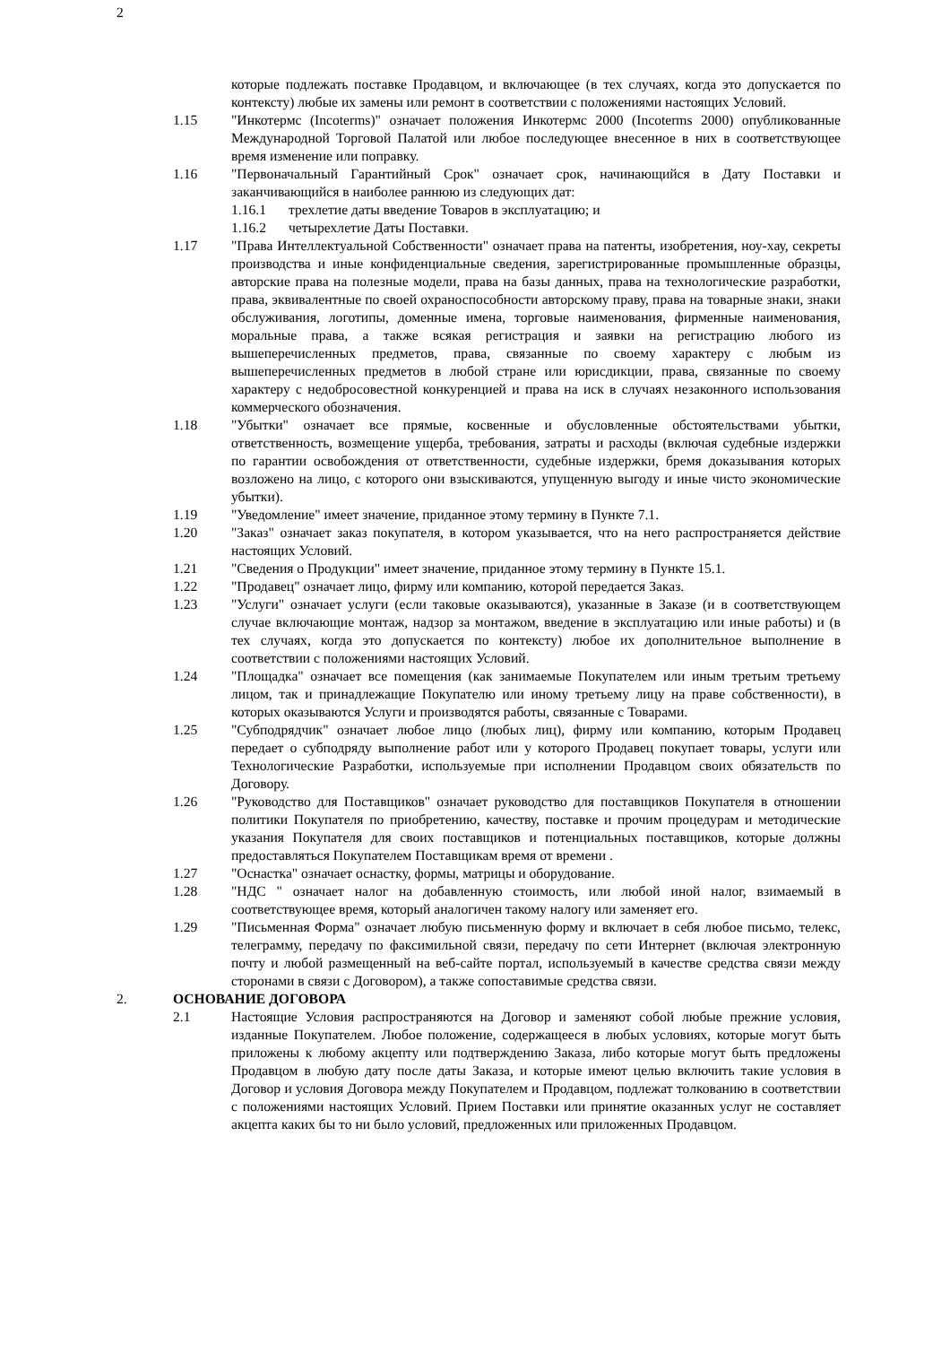2
которые подлежать поставке Продавцом, и включающее (в тех случаях, когда это допускается по контексту) любые их замены или ремонт в соответствии с положениями настоящих Условий.
1.15 "Инкотермс (Incoterms)" означает положения Инкотермс 2000 (Incoterms 2000) опубликованные Международной Торговой Палатой или любое последующее внесенное в них в соответствующее время изменение или поправку.
1.16 "Первоначальный Гарантийный Срок" означает срок, начинающийся в Дату Поставки и заканчивающийся в наиболее раннюю из следующих дат:
1.16.1 трехлетие даты введение Товаров в эксплуатацию; и
1.16.2 четырехлетие Даты Поставки.
1.17 "Права Интеллектуальной Собственности" означает права на патенты, изобретения, ноу-хау, секреты производства и иные конфиденциальные сведения, зарегистрированные промышленные образцы, авторские права на полезные модели, права на базы данных, права на технологические разработки, права, эквивалентные по своей охраноспособности авторскому праву, права на товарные знаки, знаки обслуживания, логотипы, доменные имена, торговые наименования, фирменные наименования, моральные права, а также всякая регистрация и заявки на регистрацию любого из вышеперечисленных предметов, права, связанные по своему характеру с любым из вышеперечисленных предметов в любой стране или юрисдикции, права, связанные по своему характеру с недобросовестной конкуренцией и права на иск в случаях незаконного использования коммерческого обозначения.
1.18 "Убытки" означает все прямые, косвенные и обусловленные обстоятельствами убытки, ответственность, возмещение ущерба, требования, затраты и расходы (включая судебные издержки по гарантии освобождения от ответственности, судебные издержки, бремя доказывания которых возложено на лицо, с которого они взыскиваются, упущенную выгоду и иные чисто экономические убытки).
1.19 "Уведомление" имеет значение, приданное этому термину в Пункте 7.1.
1.20 "Заказ" означает заказ покупателя, в котором указывается, что на него распространяется действие настоящих Условий.
1.21 "Сведения о Продукции" имеет значение, приданное этому термину в Пункте 15.1.
1.22 "Продавец" означает лицо, фирму или компанию, которой передается Заказ.
1.23 "Услуги" означает услуги (если таковые оказываются), указанные в Заказе (и в соответствующем случае включающие монтаж, надзор за монтажом, введение в эксплуатацию или иные работы) и (в тех случаях, когда это допускается по контексту) любое их дополнительное выполнение в соответствии с положениями настоящих Условий.
1.24 "Площадка" означает все помещения (как занимаемые Покупателем или иным третьим третьему лицом, так и принадлежащие Покупателю или иному третьему лицу на праве собственности), в которых оказываются Услуги и производятся работы, связанные с Товарами.
1.25 "Субподрядчик" означает любое лицо (любых лиц), фирму или компанию, которым Продавец передает о субподряду выполнение работ или у которого Продавец покупает товары, услуги или Технологические Разработки, используемые при исполнении Продавцом своих обязательств по Договору.
1.26 "Руководство для Поставщиков" означает руководство для поставщиков Покупателя в отношении политики Покупателя по приобретению, качеству, поставке и прочим процедурам и методические указания Покупателя для своих поставщиков и потенциальных поставщиков, которые должны предоставляться Покупателем Поставщикам время от времени .
1.27 "Оснастка" означает оснастку, формы, матрицы и оборудование.
1.28 "НДС " означает налог на добавленную стоимость, или любой иной налог, взимаемый в соответствующее время, который аналогичен такому налогу или заменяет его.
1.29 "Письменная Форма" означает любую письменную форму и включает в себя любое письмо, телекс, телеграмму, передачу по факсимильной связи, передачу по сети Интернет (включая электронную почту и любой размещенный на веб-сайте портал, используемый в качестве средства связи между сторонами в связи с Договором), а также сопоставимые средства связи.
2. ОСНОВАНИЕ ДОГОВОРА
2.1 Настоящие Условия распространяются на Договор и заменяют собой любые прежние условия, изданные Покупателем. Любое положение, содержащееся в любых условиях, которые могут быть приложены к любому акцепту или подтверждению Заказа, либо которые могут быть предложены Продавцом в любую дату после даты Заказа, и которые имеют целью включить такие условия в Договор и условия Договора между Покупателем и Продавцом, подлежат толкованию в соответствии с положениями настоящих Условий. Прием Поставки или принятие оказанных услуг не составляет акцепта каких бы то ни было условий, предложенных или приложенных Продавцом.